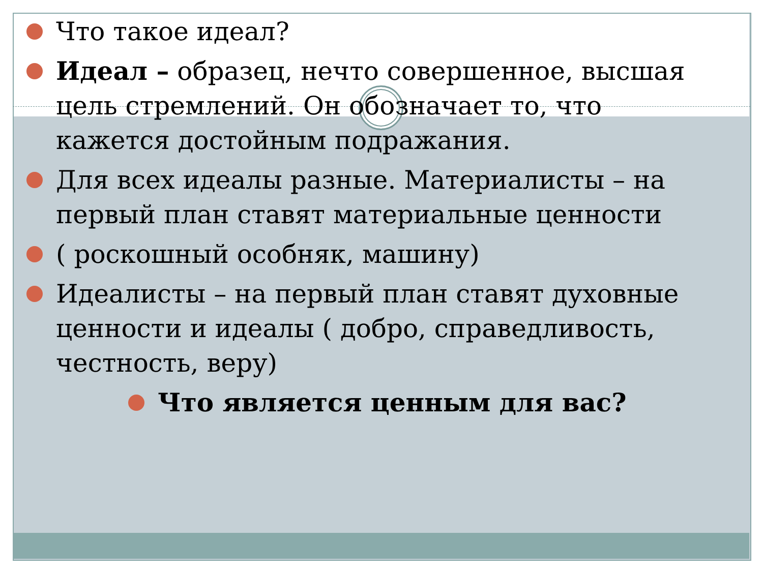Что такое идеал?
Идеал – образец, нечто совершенное, высшая цель стремлений. Он обозначает то, что кажется достойным подражания.
Для всех идеалы разные. Материалисты – на первый план ставят материальные ценности
( роскошный особняк, машину)
Идеалисты – на первый план ставят духовные ценности и идеалы ( добро, справедливость, честность, веру)
Что является ценным для вас?